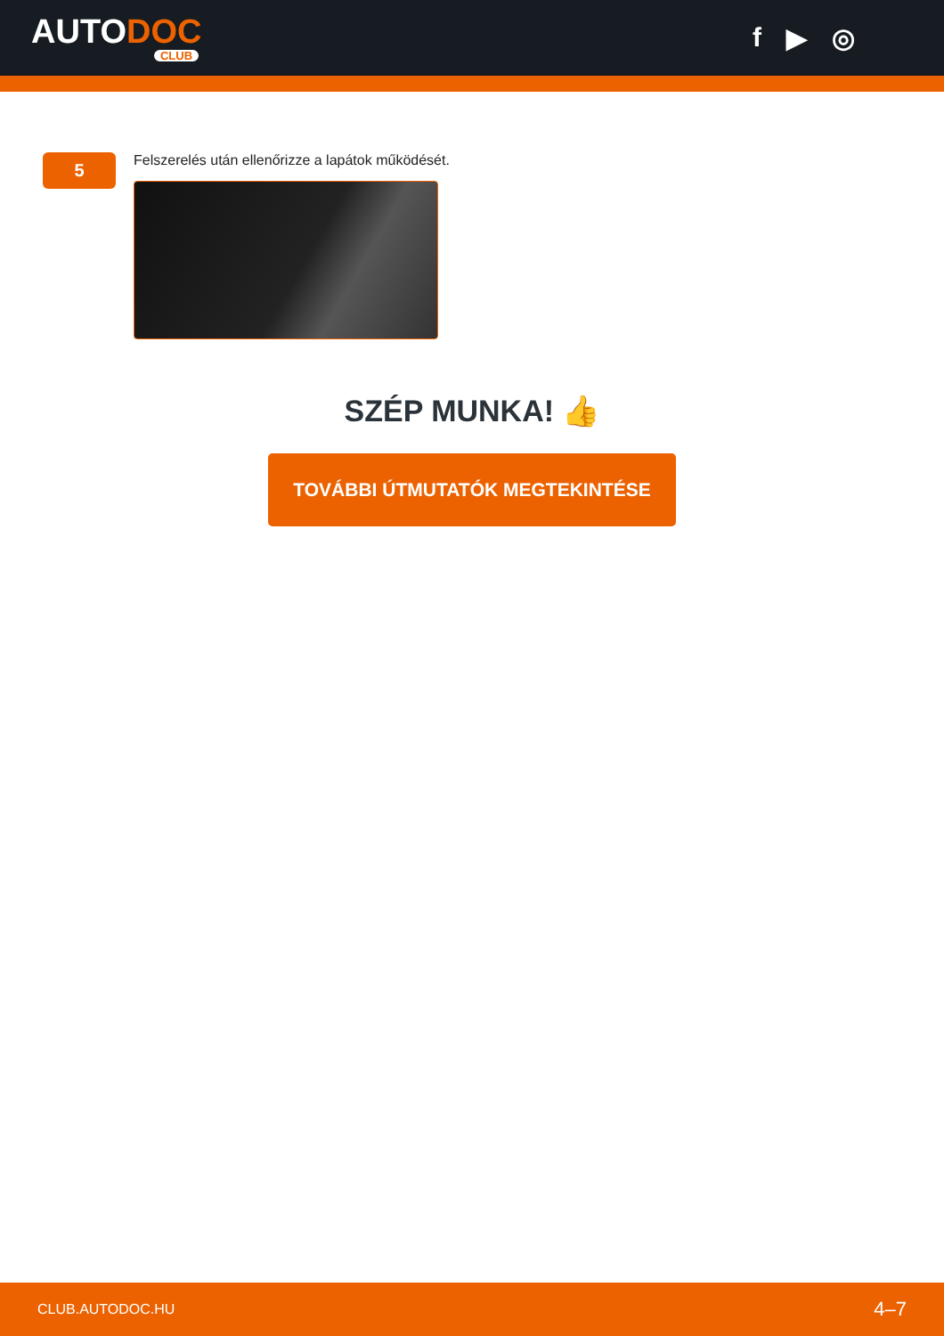AUTODOC
CLUB
f ▶ ◎
5
Felszerelés után ellenőrizze a lapátok működését.
SZÉP MUNKA! 👍
TOVÁBBI ÚTMUTATÓK MEGTEKINTÉSE
CLUB.AUTODOC.HU 4–7